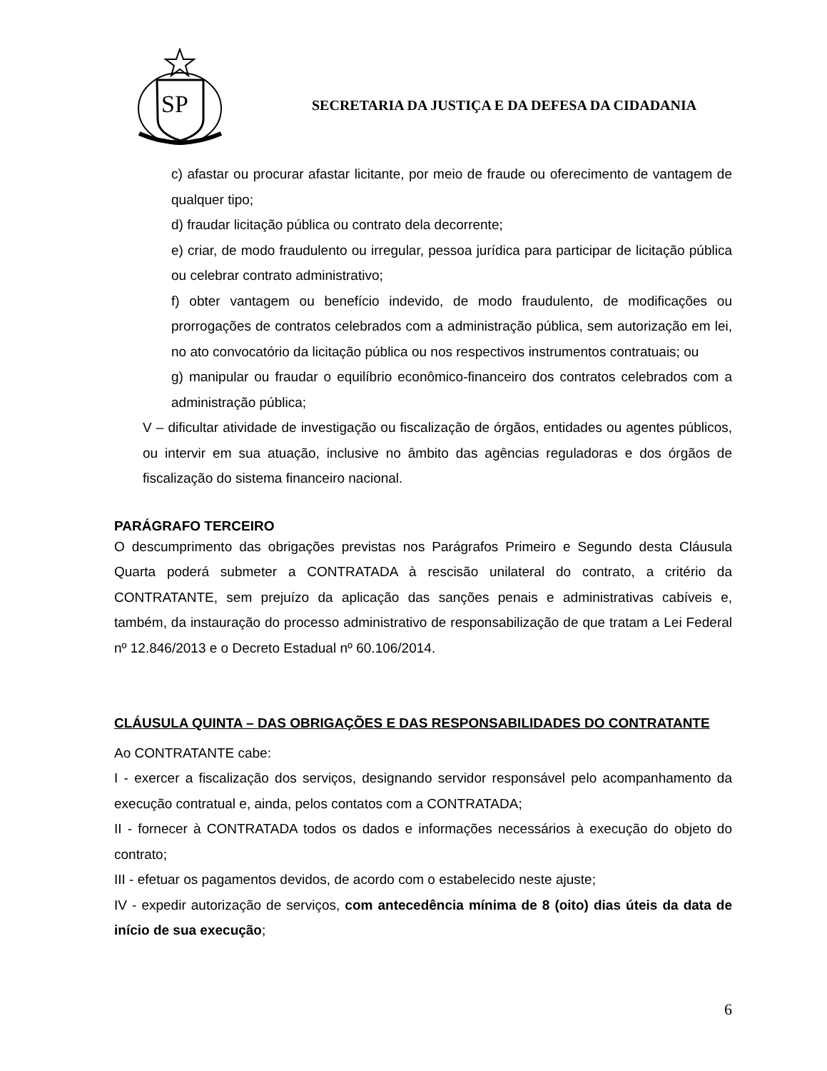SP
SECRETARIA DA JUSTIÇA E DA DEFESA DA CIDADANIA
c) afastar ou procurar afastar licitante, por meio de fraude ou oferecimento de vantagem de qualquer tipo;
d) fraudar licitação pública ou contrato dela decorrente;
e) criar, de modo fraudulento ou irregular, pessoa jurídica para participar de licitação pública ou celebrar contrato administrativo;
f) obter vantagem ou benefício indevido, de modo fraudulento, de modificações ou prorrogações de contratos celebrados com a administração pública, sem autorização em lei, no ato convocatório da licitação pública ou nos respectivos instrumentos contratuais; ou
g) manipular ou fraudar o equilíbrio econômico-financeiro dos contratos celebrados com a administração pública;
V – dificultar atividade de investigação ou fiscalização de órgãos, entidades ou agentes públicos, ou intervir em sua atuação, inclusive no âmbito das agências reguladoras e dos órgãos de fiscalização do sistema financeiro nacional.
PARÁGRAFO TERCEIRO
O descumprimento das obrigações previstas nos Parágrafos Primeiro e Segundo desta Cláusula Quarta poderá submeter a CONTRATADA à rescisão unilateral do contrato, a critério da CONTRATANTE, sem prejuízo da aplicação das sanções penais e administrativas cabíveis e, também, da instauração do processo administrativo de responsabilização de que tratam a Lei Federal nº 12.846/2013 e o Decreto Estadual nº 60.106/2014.
CLÁUSULA QUINTA – DAS OBRIGAÇÕES E DAS RESPONSABILIDADES DO CONTRATANTE
Ao CONTRATANTE cabe:
I - exercer a fiscalização dos serviços, designando servidor responsável pelo acompanhamento da execução contratual e, ainda, pelos contatos com a CONTRATADA;
II - fornecer à CONTRATADA todos os dados e informações necessários à execução do objeto do contrato;
III - efetuar os pagamentos devidos, de acordo com o estabelecido neste ajuste;
IV - expedir autorização de serviços, com antecedência mínima de 8 (oito) dias úteis da data de início de sua execução;
6